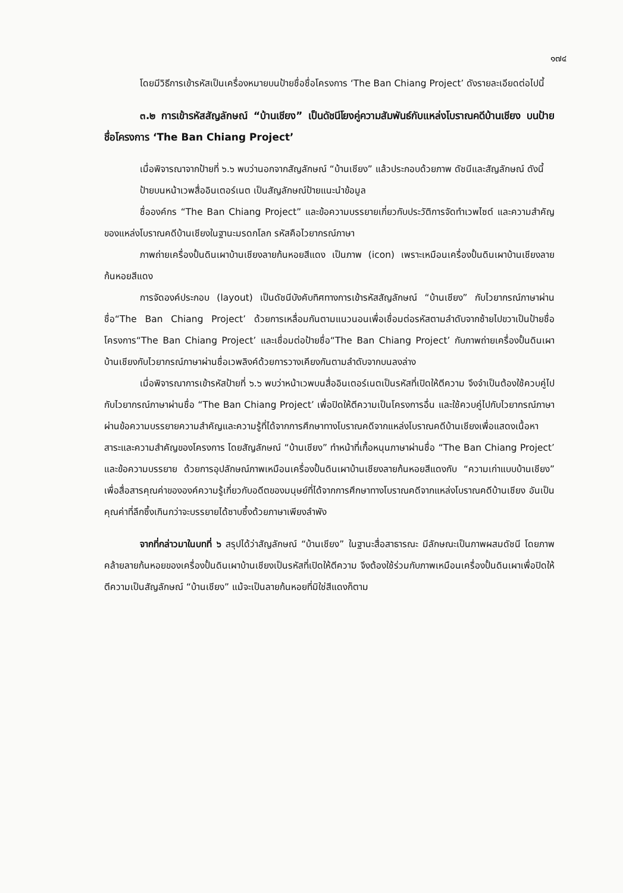๑๗๔
โดยมีวิธีการเข้ารหัสเป็นเครื่องหมายบนป้ายชื่อชื่อโครงการ ‘The Ban Chiang Project’ ดังรายละเอียดต่อไปนี้
๓.๒ การเข้ารหัสสัญลักษณ์ “บ้านเชียง” เป็นดัชนีโยงคู่ความสัมพันธ์กับแหล่งโบราณคดีบ้านเชียง บนป้ายชื่อโครงการ ‘The Ban Chiang Project’
เมื่อพิจารณาจากป้ายที่ ๖.๖ พบว่านอกจากสัญลักษณ์ “บ้านเชียง” แล้วประกอบด้วยภาพ ดัชนีและสัญลักษณ์ ดังนี้
ป้ายบนหน้าเวพสื่ออินเตอร์เนต เป็นสัญลักษณ์ป้ายแนะนำข้อมูล
ชื่อองค์กร “The Ban Chiang Project” และข้อความบรรยายเกี่ยวกับประวัติการจัดทำเวพไซต์ และความสำคัญของแหล่งโบราณคดีบ้านเชียงในฐานะมรดกโลก รหัสคือไวยากรณ์ภาษา
ภาพถ่ายเครื่องปั้นดินเผาบ้านเชียงลายก้นหอยสีแดง เป็นภาพ (icon) เพราะเหมือนเครื่องปั้นดินเผาบ้านเชียงลายก้นหอยสีแดง
การจัดองค์ประกอบ (layout) เป็นดัชนีบังคับทิศทางการเข้ารหัสสัญลักษณ์ “บ้านเชียง” กับไวยากรณ์ภาษาผ่านชื่อ“The Ban Chiang Project’ ด้วยการเหลื่อมกันตามแนวนอนเพื่อเชื่อมต่อรหัสตามลำดับจากซ้ายไปขวาเป็นป้ายชื่อโครงการ“The Ban Chiang Project’ และเชื่อมต่อป้ายชื่อ“The Ban Chiang Project’ กับภาพถ่ายเครื่องปั้นดินเผาบ้านเชียงกับไวยากรณ์ภาษาผ่านชื่อเวพลิงค์ด้วยการวางเคียงกันตามลำดับจากบนลงล่าง
เมื่อพิจารณาการเข้ารหัสป้ายที่ ๖.๖ พบว่าหน้าเวพบนสื่ออินเตอร์เนตเป็นรหัสที่เปิดให้ตีความ จึงจำเป็นต้องใช้ควบคู่ไปกับไวยากรณ์ภาษาผ่านชื่อ “The Ban Chiang Project’ เพื่อปิดให้ตีความเป็นโครงการอื่น และใช้ควบคู่ไปกับไวยากรณ์ภาษาผ่านข้อความบรรยายความสำคัญและความรู้ที่ได้จากการศึกษาทางโบราณคดีจากแหล่งโบราณคดีบ้านเชียงเพื่อแสดงเนื้อหาสาระและความสำคัญของโครงการ โดยสัญลักษณ์ “บ้านเชียง” ทำหน้าที่เกื้อหนุนภาษาผ่านชื่อ “The Ban Chiang Project’ และข้อความบรรยาย ด้วยการอุปลักษณ์ภาพเหมือนเครื่องปั้นดินเผาบ้านเชียงลายก้นหอยสีแดงกับ “ความเก่าแบบบ้านเชียง” เพื่อสื่อสารคุณค่าขององค์ความรู้เกี่ยวกับอดีตของมนุษย์ที่ได้จากการศึกษาทางโบราณคดีจากแหล่งโบราณคดีบ้านเชียง อันเป็นคุณค่าที่ลึกซึ้งเกินกว่าจะบรรยายได้ซาบซึ้งด้วยภาษาเพียงลำพัง
จากที่กล่าวมาในบทที่ ๖ สรุปได้ว่าสัญลักษณ์ “บ้านเชียง” ในฐานะสื่อสาธารณะ มีลักษณะเป็นภาพผสมดัชนี โดยภาพคล้ายลายก้นหอยของเครื่องปั้นดินเผาบ้านเชียงเป็นรหัสที่เปิดให้ตีความ จึงต้องใช้ร่วมกับภาพเหมือนเครื่องปั้นดินเผาเพื่อปิดให้ตีความเป็นสัญลักษณ์ “บ้านเชียง” แม้จะเป็นลายก้นหอยที่มิใช่สีแดงก็ตาม